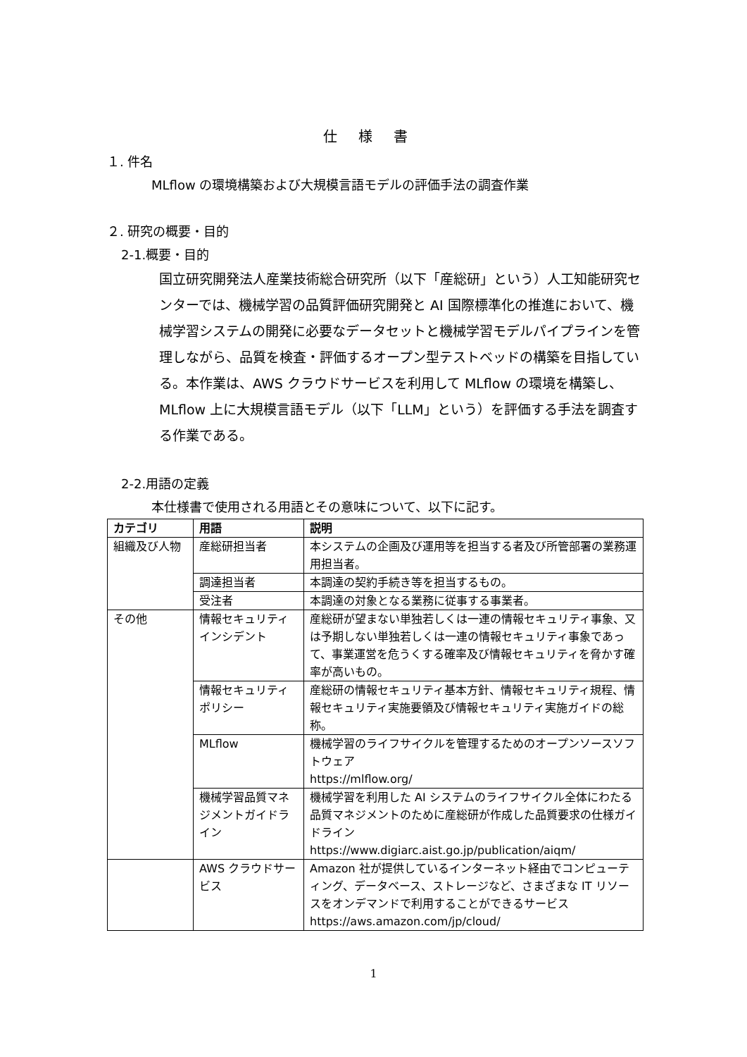仕様書
１. 件名
MLflow の環境構築および大規模言語モデルの評価手法の調査作業
２. 研究の概要・目的
2-1.概要・目的
国立研究開発法人産業技術総合研究所（以下「産総研」という）人工知能研究センターでは、機械学習の品質評価研究開発と AI 国際標準化の推進において、機械学習システムの開発に必要なデータセットと機械学習モデルパイプラインを管理しながら、品質を検査・評価するオープン型テストベッドの構築を目指している。本作業は、AWS クラウドサービスを利用して MLflow の環境を構築し、MLflow 上に大規模言語モデル（以下「LLM」という）を評価する手法を調査する作業である。
2-2.用語の定義
本仕様書で使用される用語とその意味について、以下に記す。
| カテゴリ | 用語 | 説明 |
| --- | --- | --- |
| 組織及び人物 | 産総研担当者 | 本システムの企画及び運用等を担当する者及び所管部署の業務運用担当者。 |
| | 調達担当者 | 本調達の契約手続き等を担当するもの。 |
| | 受注者 | 本調達の対象となる業務に従事する事業者。 |
| その他 | 情報セキュリティインシデント | 産総研が望まない単独若しくは一連の情報セキュリティ事象、又は予期しない単独若しくは一連の情報セキュリティ事象であって、事業運営を危うくする確率及び情報セキュリティを脅かす確率が高いもの。 |
| | 情報セキュリティポリシー | 産総研の情報セキュリティ基本方針、情報セキュリティ規程、情報セキュリティ実施要領及び情報セキュリティ実施ガイドの総称。 |
| | MLflow | 機械学習のライフサイクルを管理するためのオープンソースソフトウェア https://mlflow.org/ |
| | 機械学習品質マネジメントガイドライン | 機械学習を利用した AI システムのライフサイクル全体にわたる品質マネジメントのために産総研が作成した品質要求の仕様ガイドライン https://www.digiarc.aist.go.jp/publication/aiqm/ |
| | AWS クラウドサービス | Amazon 社が提供しているインターネット経由でコンピューティング、データベース、ストレージなど、さまざまな IT リソースをオンデマンドで利用することができるサービス https://aws.amazon.com/jp/cloud/ |
1